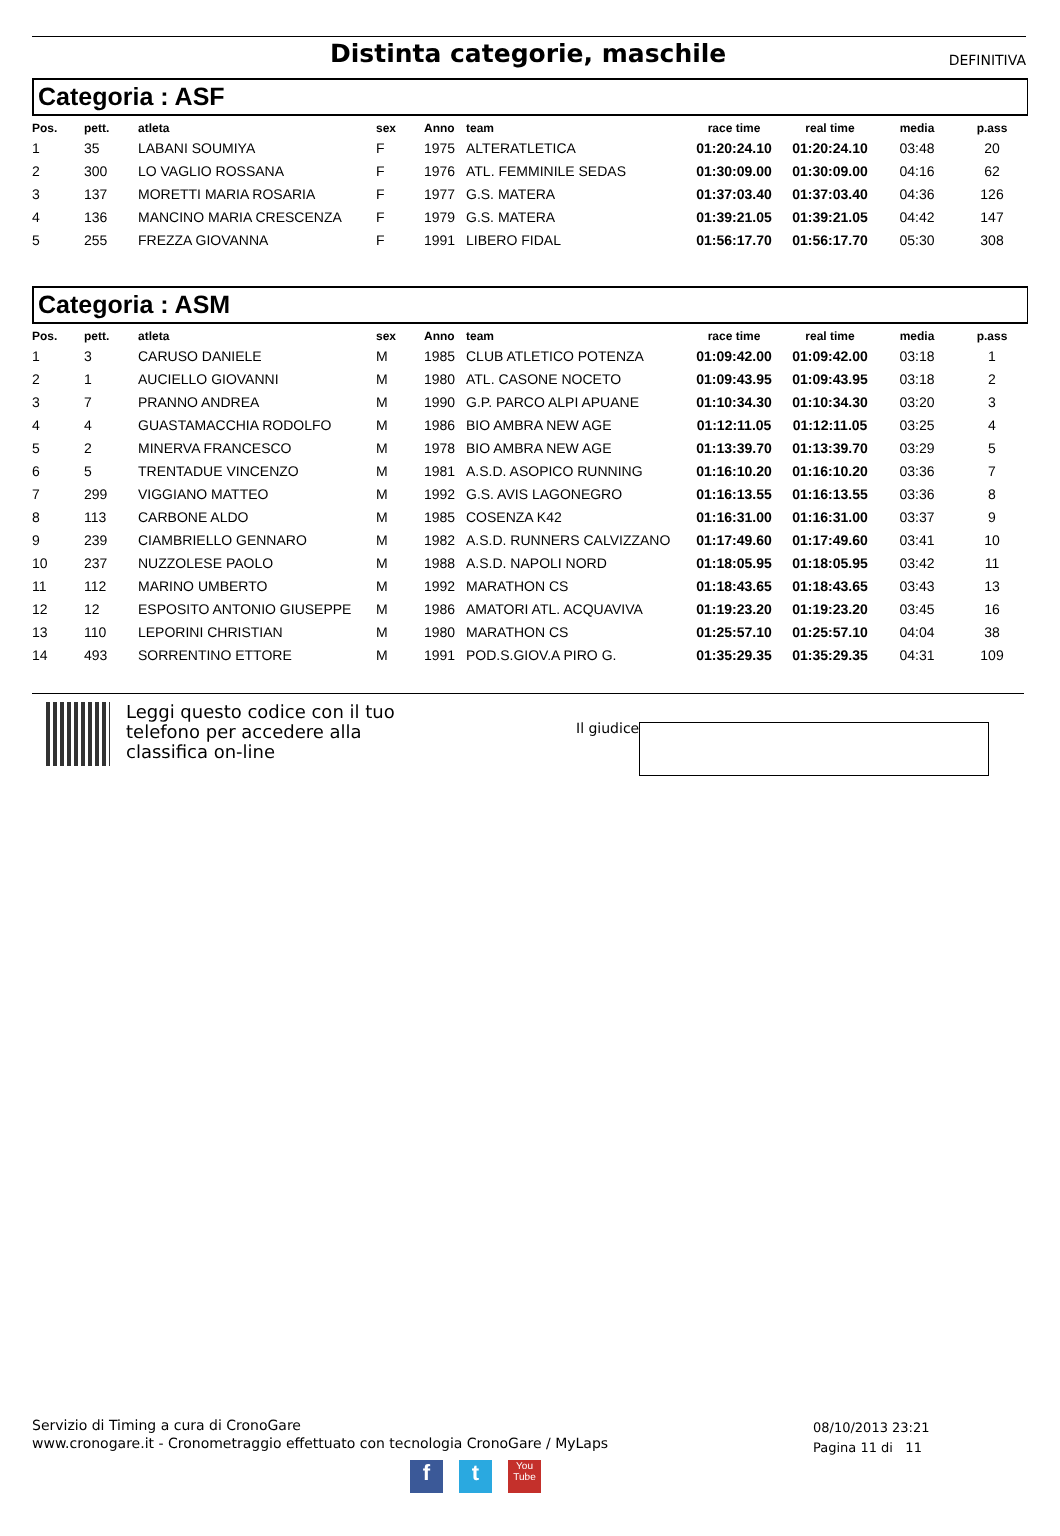Distinta categorie, maschile
DEFINITIVA
Categoria : ASF
| Pos. | pett. | atleta | sex | Anno | team | race time | real time | media | p.ass |
| --- | --- | --- | --- | --- | --- | --- | --- | --- | --- |
| 1 | 35 | LABANI SOUMIYA | F | 1975 | ALTERATLETICA | 01:20:24.10 | 01:20:24.10 | 03:48 | 20 |
| 2 | 300 | LO VAGLIO ROSSANA | F | 1976 | ATL. FEMMINILE SEDAS | 01:30:09.00 | 01:30:09.00 | 04:16 | 62 |
| 3 | 137 | MORETTI MARIA ROSARIA | F | 1977 | G.S. MATERA | 01:37:03.40 | 01:37:03.40 | 04:36 | 126 |
| 4 | 136 | MANCINO MARIA CRESCENZA | F | 1979 | G.S. MATERA | 01:39:21.05 | 01:39:21.05 | 04:42 | 147 |
| 5 | 255 | FREZZA GIOVANNA | F | 1991 | LIBERO FIDAL | 01:56:17.70 | 01:56:17.70 | 05:30 | 308 |
Categoria : ASM
| Pos. | pett. | atleta | sex | Anno | team | race time | real time | media | p.ass |
| --- | --- | --- | --- | --- | --- | --- | --- | --- | --- |
| 1 | 3 | CARUSO DANIELE | M | 1985 | CLUB ATLETICO POTENZA | 01:09:42.00 | 01:09:42.00 | 03:18 | 1 |
| 2 | 1 | AUCIELLO GIOVANNI | M | 1980 | ATL. CASONE NOCETO | 01:09:43.95 | 01:09:43.95 | 03:18 | 2 |
| 3 | 7 | PRANNO ANDREA | M | 1990 | G.P. PARCO ALPI APUANE | 01:10:34.30 | 01:10:34.30 | 03:20 | 3 |
| 4 | 4 | GUASTAMACCHIA RODOLFO | M | 1986 | BIO AMBRA NEW AGE | 01:12:11.05 | 01:12:11.05 | 03:25 | 4 |
| 5 | 2 | MINERVA FRANCESCO | M | 1978 | BIO AMBRA NEW AGE | 01:13:39.70 | 01:13:39.70 | 03:29 | 5 |
| 6 | 5 | TRENTADUE VINCENZO | M | 1981 | A.S.D. ASOPICO RUNNING | 01:16:10.20 | 01:16:10.20 | 03:36 | 7 |
| 7 | 299 | VIGGIANO MATTEO | M | 1992 | G.S. AVIS LAGONEGRO | 01:16:13.55 | 01:16:13.55 | 03:36 | 8 |
| 8 | 113 | CARBONE ALDO | M | 1985 | COSENZA K42 | 01:16:31.00 | 01:16:31.00 | 03:37 | 9 |
| 9 | 239 | CIAMBRIELLO GENNARO | M | 1982 | A.S.D. RUNNERS CALVIZZANO | 01:17:49.60 | 01:17:49.60 | 03:41 | 10 |
| 10 | 237 | NUZZOLESE PAOLO | M | 1988 | A.S.D. NAPOLI NORD | 01:18:05.95 | 01:18:05.95 | 03:42 | 11 |
| 11 | 112 | MARINO UMBERTO | M | 1992 | MARATHON CS | 01:18:43.65 | 01:18:43.65 | 03:43 | 13 |
| 12 | 12 | ESPOSITO ANTONIO GIUSEPPE | M | 1986 | AMATORI ATL. ACQUAVIVA | 01:19:23.20 | 01:19:23.20 | 03:45 | 16 |
| 13 | 110 | LEPORINI CHRISTIAN | M | 1980 | MARATHON CS | 01:25:57.10 | 01:25:57.10 | 04:04 | 38 |
| 14 | 493 | SORRENTINO ETTORE | M | 1991 | POD.S.GIOV.A PIRO G. | 01:35:29.35 | 01:35:29.35 | 04:31 | 109 |
Leggi questo codice con il tuo telefono per accedere alla classifica on-line
Il giudice
Servizio di Timing a cura di CronoGare
www.cronogare.it - Cronometraggio effettuato con tecnologia CronoGare / MyLaps
08/10/2013 23:21
Pagina 11 di 11
f t
You Tube